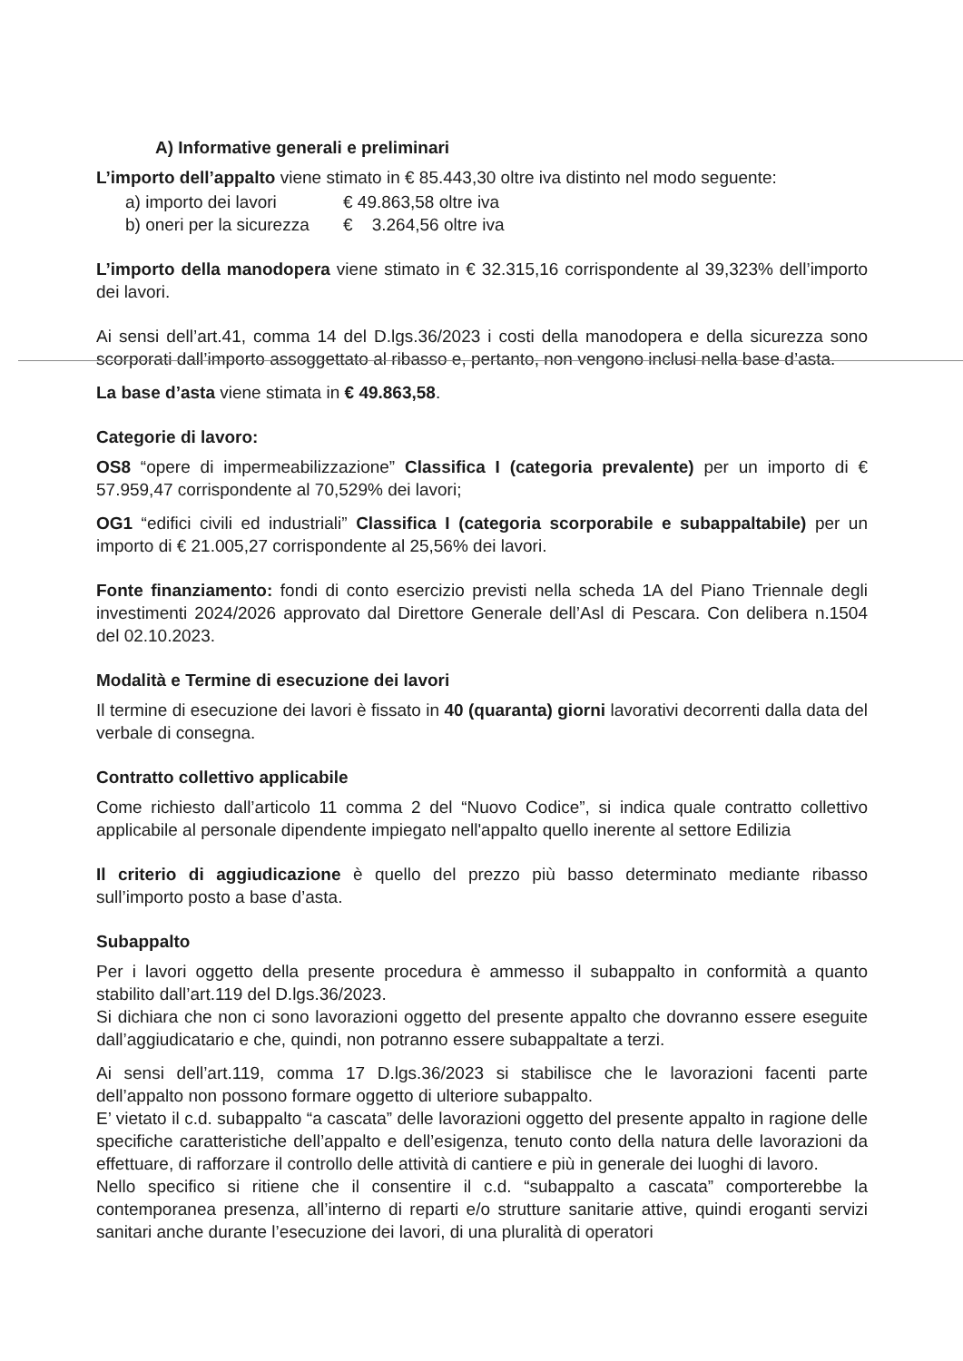A) Informative generali e preliminari
L’importo dell’appalto viene stimato in € 85.443,30 oltre iva distinto nel modo seguente:
a) importo dei lavori € 49.863,58 oltre iva
b) oneri per la sicurezza € 3.264,56 oltre iva
L’importo della manodopera viene stimato in € 32.315,16 corrispondente al 39,323% dell’importo dei lavori.
Ai sensi dell’art.41, comma 14 del D.lgs.36/2023 i costi della manodopera e della sicurezza sono scorporati dall’importo assoggettato al ribasso e, pertanto, non vengono inclusi nella base d’asta.
La base d’asta viene stimata in € 49.863,58.
Categorie di lavoro:
OS8 “opere di impermeabilizzazione” Classifica I (categoria prevalente) per un importo di € 57.959,47 corrispondente al 70,529% dei lavori;
OG1 “edifici civili ed industriali” Classifica I (categoria scorporabile e subappaltabile) per un importo di € 21.005,27 corrispondente al 25,56% dei lavori.
Fonte finanziamento: fondi di conto esercizio previsti nella scheda 1A del Piano Triennale degli investimenti 2024/2026 approvato dal Direttore Generale dell’Asl di Pescara. Con delibera n.1504 del 02.10.2023.
Modalità e Termine di esecuzione dei lavori
Il termine di esecuzione dei lavori è fissato in 40 (quaranta) giorni lavorativi decorrenti dalla data del verbale di consegna.
Contratto collettivo applicabile
Come richiesto dall’articolo 11 comma 2 del “Nuovo Codice”, si indica quale contratto collettivo applicabile al personale dipendente impiegato nell'appalto quello inerente al settore Edilizia
Il criterio di aggiudicazione è quello del prezzo più basso determinato mediante ribasso sull’importo posto a base d’asta.
Subappalto
Per i lavori oggetto della presente procedura è ammesso il subappalto in conformità a quanto stabilito dall’art.119 del D.lgs.36/2023.
Si dichiara che non ci sono lavorazioni oggetto del presente appalto che dovranno essere eseguite dall’aggiudicatario e che, quindi, non potranno essere subappaltate a terzi.
Ai sensi dell’art.119, comma 17 D.lgs.36/2023 si stabilisce che le lavorazioni facenti parte dell’appalto non possono formare oggetto di ulteriore subappalto.
E’ vietato il c.d. subappalto “a cascata” delle lavorazioni oggetto del presente appalto in ragione delle specifiche caratteristiche dell’appalto e dell’esigenza, tenuto conto della natura delle lavorazioni da effettuare, di rafforzare il controllo delle attività di cantiere e più in generale dei luoghi di lavoro.
Nello specifico si ritiene che il consentire il c.d. “subappalto a cascata” comporterebbe la contemporanea presenza, all’interno di reparti e/o strutture sanitarie attive, quindi eroganti servizi sanitari anche durante l’esecuzione dei lavori, di una pluralità di operatori